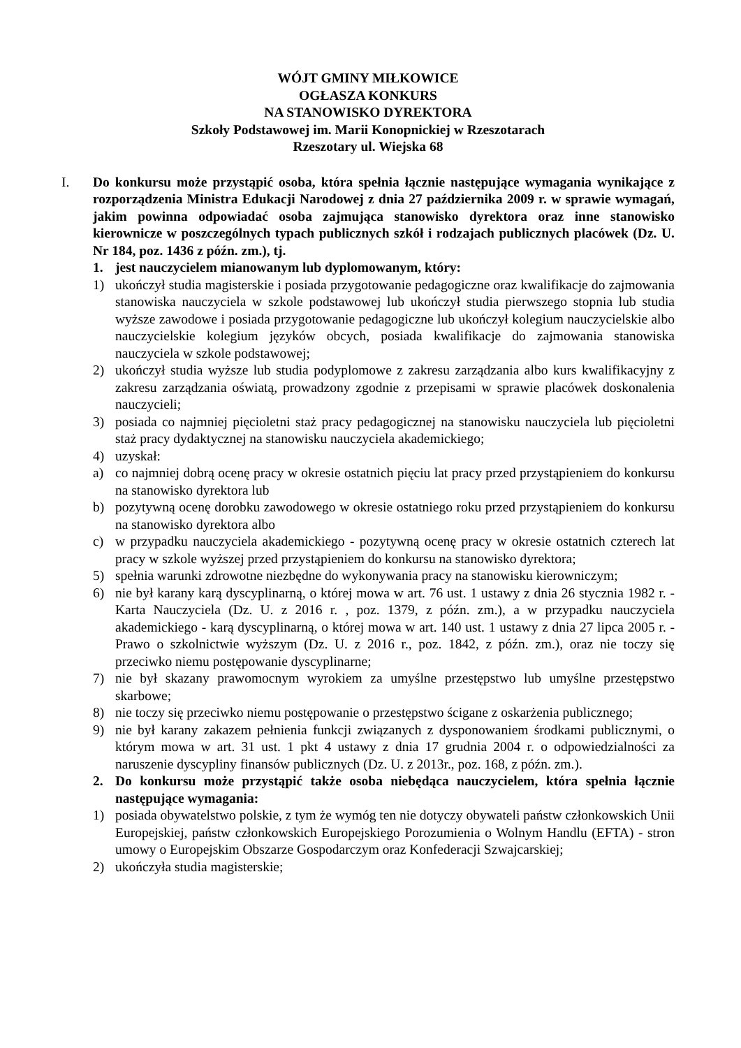WÓJT GMINY MIŁKOWICE
OGŁASZA KONKURS
NA STANOWISKO DYREKTORA
Szkoły Podstawowej im. Marii Konopnickiej w Rzeszotarach
Rzeszotary ul. Wiejska 68
I. Do konkursu może przystąpić osoba, która spełnia łącznie następujące wymagania wynikające z rozporządzenia Ministra Edukacji Narodowej z dnia 27 października 2009 r. w sprawie wymagań, jakim powinna odpowiadać osoba zajmująca stanowisko dyrektora oraz inne stanowisko kierownicze w poszczególnych typach publicznych szkół i rodzajach publicznych placówek (Dz. U. Nr 184, poz. 1436 z późn. zm.), tj.
1. jest nauczycielem mianowanym lub dyplomowanym, który:
1) ukończył studia magisterskie i posiada przygotowanie pedagogiczne oraz kwalifikacje do zajmowania stanowiska nauczyciela w szkole podstawowej lub ukończył studia pierwszego stopnia lub studia wyższe zawodowe i posiada przygotowanie pedagogiczne lub ukończył kolegium nauczycielskie albo nauczycielskie kolegium języków obcych, posiada kwalifikacje do zajmowania stanowiska nauczyciela w szkole podstawowej;
2) ukończył studia wyższe lub studia podyplomowe z zakresu zarządzania albo kurs kwalifikacyjny z zakresu zarządzania oświatą, prowadzony zgodnie z przepisami w sprawie placówek doskonalenia nauczycieli;
3) posiada co najmniej pięcioletni staż pracy pedagogicznej na stanowisku nauczyciela lub pięcioletni staż pracy dydaktycznej na stanowisku nauczyciela akademickiego;
4) uzyskał:
a) co najmniej dobrą ocenę pracy w okresie ostatnich pięciu lat pracy przed przystąpieniem do konkursu na stanowisko dyrektora lub
b) pozytywną ocenę dorobku zawodowego w okresie ostatniego roku przed przystąpieniem do konkursu na stanowisko dyrektora albo
c) w przypadku nauczyciela akademickiego - pozytywną ocenę pracy w okresie ostatnich czterech lat pracy w szkole wyższej przed przystąpieniem do konkursu na stanowisko dyrektora;
5) spełnia warunki zdrowotne niezbędne do wykonywania pracy na stanowisku kierowniczym;
6) nie był karany karą dyscyplinarną, o której mowa w art. 76 ust. 1 ustawy z dnia 26 stycznia 1982 r. - Karta Nauczyciela (Dz. U. z 2016 r. , poz. 1379, z późn. zm.), a w przypadku nauczyciela akademickiego - karą dyscyplinarną, o której mowa w art. 140 ust. 1 ustawy z dnia 27 lipca 2005 r. - Prawo o szkolnictwie wyższym (Dz. U. z 2016 r., poz. 1842, z późn. zm.), oraz nie toczy się przeciwko niemu postępowanie dyscyplinarne;
7) nie był skazany prawomocnym wyrokiem za umyślne przestępstwo lub umyślne przestępstwo skarbowe;
8) nie toczy się przeciwko niemu postępowanie o przestępstwo ścigane z oskarżenia publicznego;
9) nie był karany zakazem pełnienia funkcji związanych z dysponowaniem środkami publicznymi, o którym mowa w art. 31 ust. 1 pkt 4 ustawy z dnia 17 grudnia 2004 r. o odpowiedzialności za naruszenie dyscypliny finansów publicznych (Dz. U. z 2013r., poz. 168, z późn. zm.).
2. Do konkursu może przystąpić także osoba niebędąca nauczycielem, która spełnia łącznie następujące wymagania:
1) posiada obywatelstwo polskie, z tym że wymóg ten nie dotyczy obywateli państw członkowskich Unii Europejskiej, państw członkowskich Europejskiego Porozumienia o Wolnym Handlu (EFTA) - stron umowy o Europejskim Obszarze Gospodarczym oraz Konfederacji Szwajcarskiej;
2) ukończyła studia magisterskie;